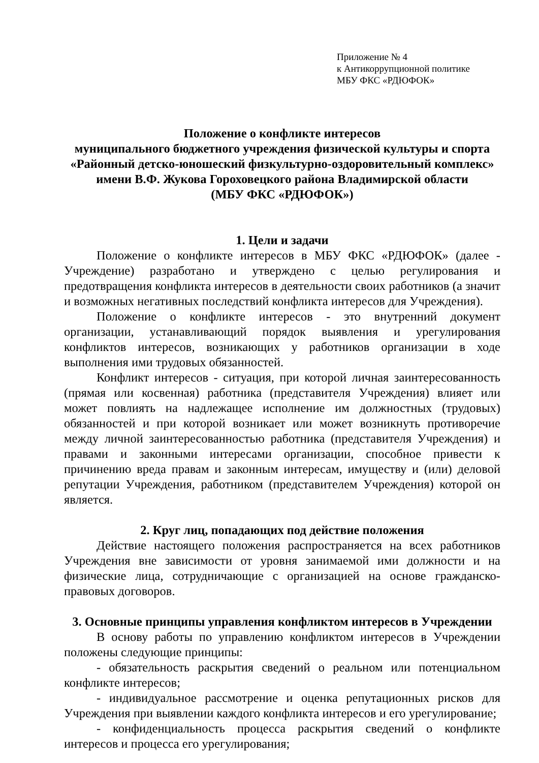Приложение № 4
к Антикоррупционной политике
МБУ ФКС «РДЮФОК»
Положение о конфликте интересов
муниципального бюджетного учреждения физической культуры и спорта
«Районный детско-юношеский физкультурно-оздоровительный комплекс»
имени В.Ф. Жукова Гороховецкого района Владимирской области
(МБУ ФКС «РДЮФОК»)
1. Цели и задачи
Положение о конфликте интересов в МБУ ФКС «РДЮФОК» (далее - Учреждение) разработано и утверждено с целью регулирования и предотвращения конфликта интересов в деятельности своих работников (а значит и возможных негативных последствий конфликта интересов для Учреждения).
Положение о конфликте интересов - это внутренний документ организации, устанавливающий порядок выявления и урегулирования конфликтов интересов, возникающих у работников организации в ходе выполнения ими трудовых обязанностей.
Конфликт интересов - ситуация, при которой личная заинтересованность (прямая или косвенная) работника (представителя Учреждения) влияет или может повлиять на надлежащее исполнение им должностных (трудовых) обязанностей и при которой возникает или может возникнуть противоречие между личной заинтересованностью работника (представителя Учреждения) и правами и законными интересами организации, способное привести к причинению вреда правам и законным интересам, имуществу и (или) деловой репутации Учреждения, работником (представителем Учреждения) которой он является.
2. Круг лиц, попадающих под действие положения
Действие настоящего положения распространяется на всех работников Учреждения вне зависимости от уровня занимаемой ими должности и на физические лица, сотрудничающие с организацией на основе гражданско-правовых договоров.
3. Основные принципы управления конфликтом интересов в Учреждении
В основу работы по управлению конфликтом интересов в Учреждении положены следующие принципы:
- обязательность раскрытия сведений о реальном или потенциальном конфликте интересов;
- индивидуальное рассмотрение и оценка репутационных рисков для Учреждения при выявлении каждого конфликта интересов и его урегулирование;
- конфиденциальность процесса раскрытия сведений о конфликте интересов и процесса его урегулирования;